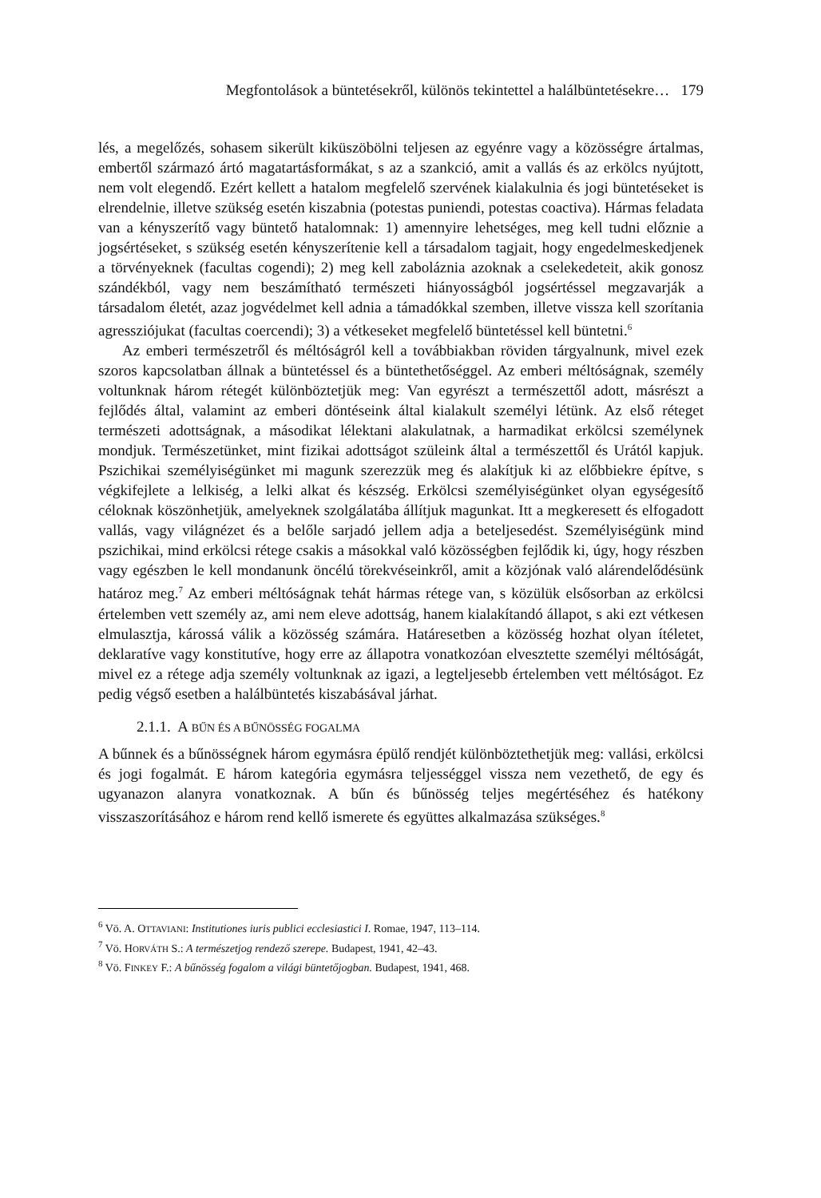Megfontolások a büntetésekről, különös tekintettel a halálbüntetésekre… 179
lés, a megelőzés, sohasem sikerült kiküszöbölni teljesen az egyénre vagy a közösségre ártalmas, embertől származó ártó magatartásformákat, s az a szankció, amit a vallás és az erkölcs nyújtott, nem volt elegendő. Ezért kellett a hatalom megfelelő szervének kialakulnia és jogi büntetéseket is elrendelnie, illetve szükség esetén kiszabnia (potestas puniendi, potestas coactiva). Hármas feladata van a kényszerítő vagy büntető hatalomnak: 1) amennyire lehetséges, meg kell tudni előznie a jogsértéseket, s szükség esetén kényszerítenie kell a társadalom tagjait, hogy engedelmeskedjenek a törvényeknek (facultas cogendi); 2) meg kell zaboláznia azoknak a cselekedeteit, akik gonosz szándékból, vagy nem beszámítható természeti hiányosságból jogsértéssel megzavarják a társadalom életét, azaz jogvédelmet kell adnia a támadókkal szemben, illetve vissza kell szorítania agressziójukat (facultas coercendi); 3) a vétkeseket megfelelő büntetéssel kell büntetni.<sup>6</sup>
Az emberi természetről és méltóságról kell a továbbiakban röviden tárgyalnunk, mivel ezek szoros kapcsolatban állnak a büntetéssel és a büntethetőséggel. Az emberi méltóságnak, személy voltunknak három rétegét különböztetjük meg: Van egyrészt a természettől adott, másrészt a fejlődés által, valamint az emberi döntéseink által kialakult személyi létünk. Az első réteget természeti adottságnak, a másodikat lélektani alakulatnak, a harmadikat erkölcsi személynek mondjuk. Természetünket, mint fizikai adottságot szüleink által a természettől és Urától kapjuk. Pszichikai személyiségünket mi magunk szerezzük meg és alakítjuk ki az előbbiekre építve, s végkifejlete a lelkiség, a lelki alkat és készség. Erkölcsi személyiségünket olyan egységesítő céloknak köszönhetjük, amelyeknek szolgálatába állítjuk magunkat. Itt a megkeresett és elfogadott vallás, vagy világnézet és a belőle sarjadó jellem adja a beteljesedést. Személyiségünk mind pszichikai, mind erkölcsi rétege csakis a másokkal való közösségben fejlődik ki, úgy, hogy részben vagy egészben le kell mondanunk öncélú törekvéseinkről, amit a közjónak való alárendelődésünk határoz meg.<sup>7</sup> Az emberi méltóságnak tehát hármas rétege van, s közülük elsősorban az erkölcsi értelemben vett személy az, ami nem eleve adottság, hanem kialakítandó állapot, s aki ezt vétkesen elmulasztja, károssá válik a közösség számára. Határesetben a közösség hozhat olyan ítéletet, deklaratíve vagy konstitutíve, hogy erre az állapotra vonatkozóan elvesztette személyi méltóságát, mivel ez a rétege adja személy voltunknak az igazi, a legteljesebb értelemben vett méltóságot. Ez pedig végső esetben a halálbüntetés kiszabásával járhat.
2.1.1. A BŰN ÉS A BŰNÖSSÉG FOGALMA
A bűnnek és a bűnösségnek három egymásra épülő rendjét különböztethetjük meg: vallási, erkölcsi és jogi fogalmát. E három kategória egymásra teljességgel vissza nem vezethető, de egy és ugyanazon alanyra vonatkoznak. A bűn és bűnösség teljes megértéséhez és hatékony visszaszorításához e három rend kellő ismerete és együttes alkalmazása szükséges.<sup>8</sup>
<sup>6</sup> Vö. A. OTTAVIANI: Institutiones iuris publici ecclesiastici I. Romae, 1947, 113–114.
<sup>7</sup> Vö. HORVÁTH S.: A természetjog rendező szerepe. Budapest, 1941, 42–43.
<sup>8</sup> Vö. FINKEY F.: A bűnösség fogalom a világi büntetőjogban. Budapest, 1941, 468.